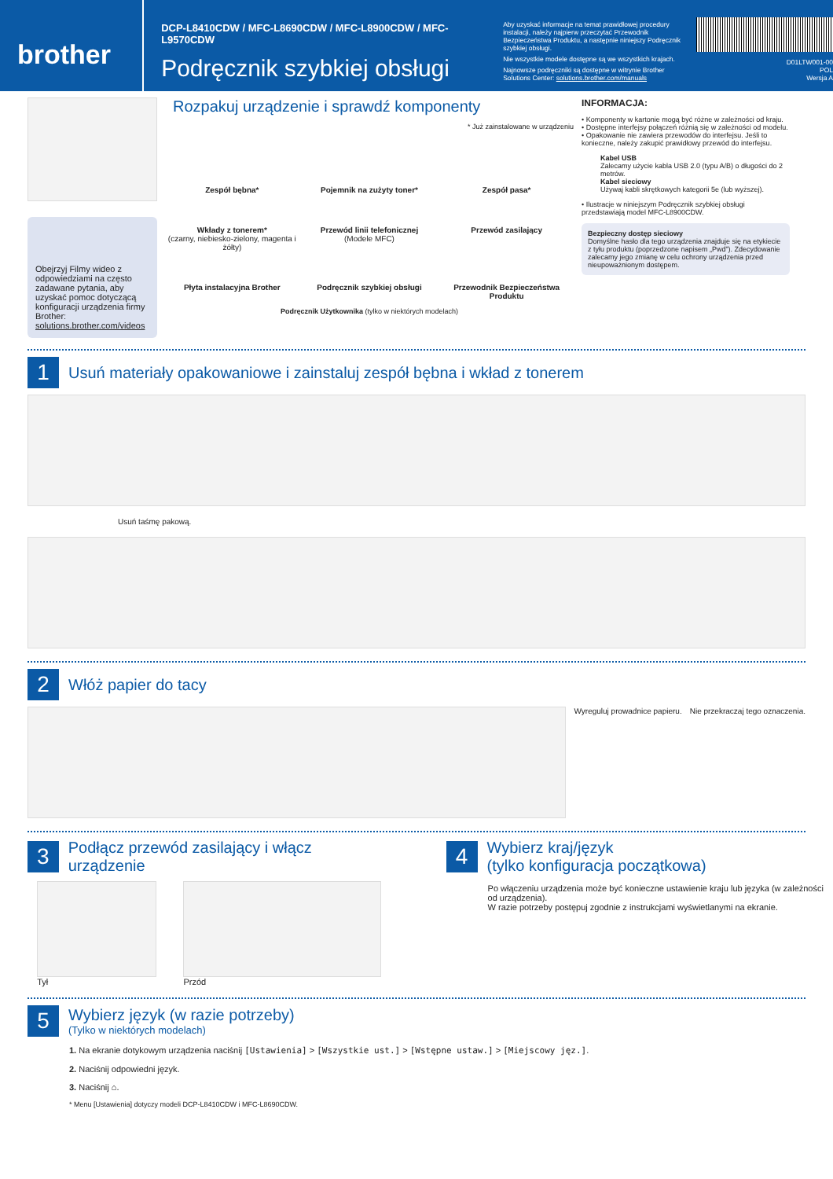brother
DCP-L8410CDW / MFC-L8690CDW / MFC-L8900CDW / MFC-L9570CDW
Podręcznik szybkiej obsługi
Aby uzyskać informacje na temat prawidłowej procedury instalacji, należy najpierw przeczytać Przewodnik Bezpieczeństwa Produktu, a następnie niniejszy Podręcznik szybkiej obsługi.
Nie wszystkie modele dostępne są we wszystkich krajach.
Najnowsze podręczniki są dostępne w witrynie Brother Solutions Center: solutions.brother.com/manuals
D01LTW001-00
POL
Wersja A
Obejrzyj Filmy wideo z odpowiedziami na często zadawane pytania, aby uzyskać pomoc dotyczącą konfiguracji urządzenia firmy Brother: solutions.brother.com/videos
Rozpakuj urządzenie i sprawdź komponenty
* Już zainstalowane w urządzeniu
Zespół bębna* Pojemnik na zużyty toner* Zespół pasa*
Wkłady z tonerem*
(czarny, niebiesko-zielony, magenta i żółty)
Przewód linii telefonicznej
(Modele MFC)
Przewód zasilający Płyta instalacyjna Brother Podręcznik szybkiej obsługi
Przewodnik Bezpieczeństwa Produktu
Podręcznik Użytkownika (tylko w niektórych modelach)
INFORMACJA:
• Komponenty w kartonie mogą być różne w zależności od kraju.
• Dostępne interfejsy połączeń różnią się w zależności od modelu.
• Opakowanie nie zawiera przewodów do interfejsu. Jeśli to konieczne, należy zakupić prawidłowy przewód do interfejsu.
Kabel USB
Zalecamy użycie kabla USB 2.0 (typu A/B) o długości do 2 metrów.
Kabel sieciowy
Używaj kabli skrętkowych kategorii 5e (lub wyższej).
• Ilustracje w niniejszym Podręcznik szybkiej obsługi przedstawiają model MFC-L8900CDW.
Bezpieczny dostęp sieciowy
Domyślne hasło dla tego urządzenia znajduje się na etykiecie z tyłu produktu (poprzedzone napisem „Pwd”). Zdecydowanie zalecamy jego zmianę w celu ochrony urządzenia przed nieupoważnionym dostępem.
1
Usuń materiały opakowaniowe i zainstaluj zespół bębna i wkład z tonerem
Usuń taśmę pakową.
2
Włóż papier do tacy
Wyreguluj prowadnice papieru. Nie przekraczaj tego oznaczenia.
3
Podłącz przewód zasilający i włącz urządzenie
Tył Przód
4
Wybierz kraj/język
(tylko konfiguracja początkowa)
Po włączeniu urządzenia może być konieczne ustawienie kraju lub języka (w zależności od urządzenia).
W razie potrzeby postępuj zgodnie z instrukcjami wyświetlanymi na ekranie.
5
Wybierz język (w razie potrzeby)
(Tylko w niektórych modelach)
1. Na ekranie dotykowym urządzenia naciśnij [Ustawienia] > [Wszystkie ust.] > [Wstępne ustaw.] > [Miejscowy jęz.].
2. Naciśnij odpowiedni język.
3. Naciśnij ⌂.
* Menu [Ustawienia] dotyczy modeli DCP-L8410CDW i MFC-L8690CDW.